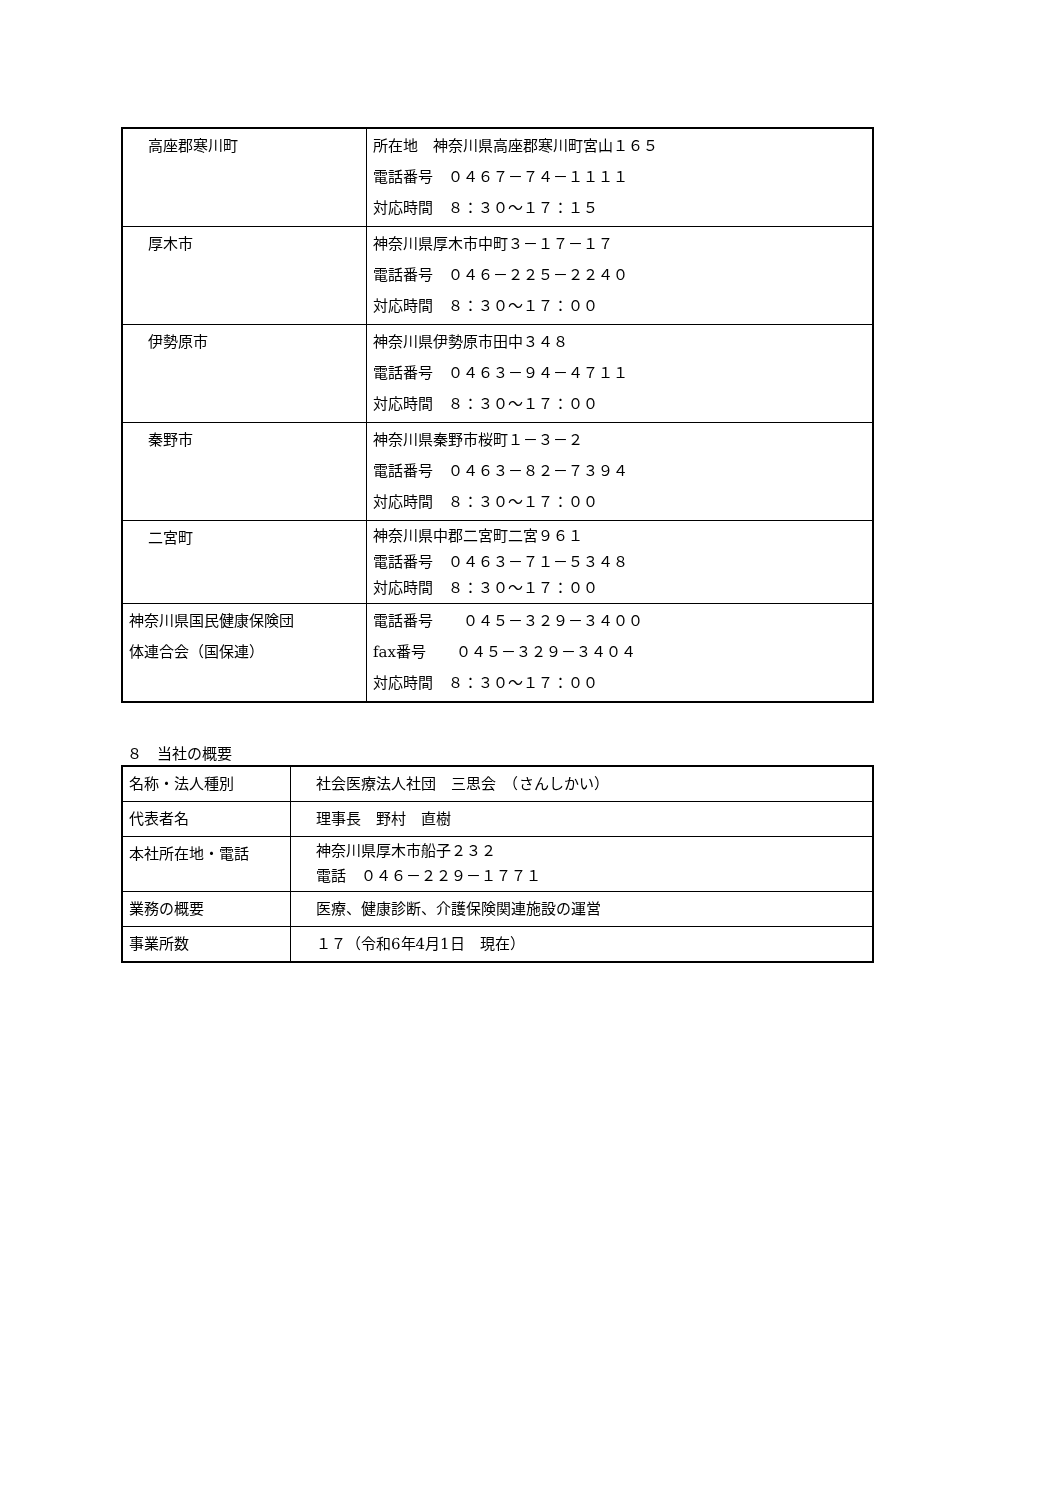| 高座郡寒川町 | 所在地 神奈川県高座郡寒川町宮山１６５ 電話番号 ０４６７－７４－１１１１ 対応時間 ８：３０～１７：１５ |
| 厚木市 | 神奈川県厚木市中町３－１７－１７ 電話番号 ０４６－２２５－２２４０ 対応時間 ８：３０～１７：００ |
| 伊勢原市 | 神奈川県伊勢原市田中３４８ 電話番号 ０４６３－９４－４７１１ 対応時間 ８：３０～１７：００ |
| 秦野市 | 神奈川県秦野市桜町１－３－２ 電話番号 ０４６３－８２－７３９４ 対応時間 ８：３０～１７：００ |
| 二宮町 | 神奈川県中郡二宮町二宮９６１ 電話番号 ０４６３－７１－５３４８ 対応時間 ８：３０～１７：００ |
| 神奈川県国民健康保険団 体連合会（国保連） | 電話番号 ０４５－３２９－３４００ fax番号 ０４５－３２９－３４０４ 対応時間 ８：３０～１７：００ |
８　当社の概要
| 名称・法人種別 | 社会医療法人社団 三思会 （さんしかい） |
| 代表者名 | 理事長 野村 直樹 |
| 本社所在地・電話 | 神奈川県厚木市船子２３２ 電話 ０４６－２２９－１７７１ |
| 業務の概要 | 医療、健康診断、介護保険関連施設の運営 |
| 事業所数 | １７（令和6年4月1日 現在） |